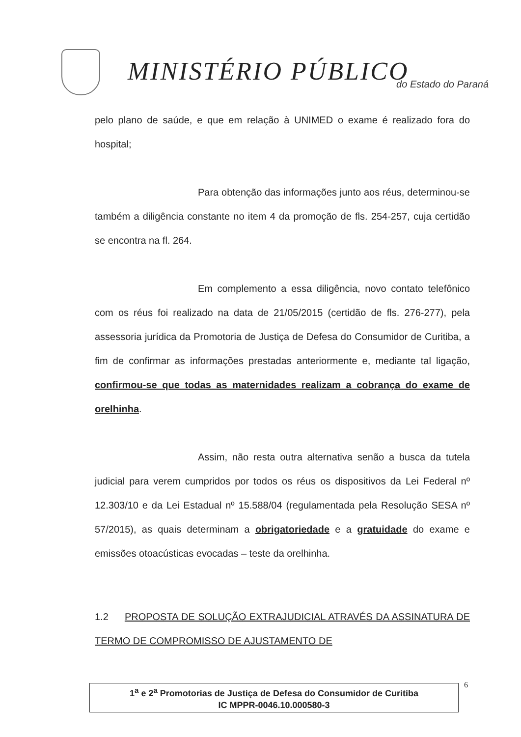MINISTÉRIO PÚBLICO do Estado do Paraná
pelo plano de saúde, e que em relação à UNIMED o exame é realizado fora do hospital;
Para obtenção das informações junto aos réus, determinou-se também a diligência constante no item 4 da promoção de fls. 254-257, cuja certidão se encontra na fl. 264.
Em complemento a essa diligência, novo contato telefônico com os réus foi realizado na data de 21/05/2015 (certidão de fls. 276-277), pela assessoria jurídica da Promotoria de Justiça de Defesa do Consumidor de Curitiba, a fim de confirmar as informações prestadas anteriormente e, mediante tal ligação, confirmou-se que todas as maternidades realizam a cobrança do exame de orelhinha.
Assim, não resta outra alternativa senão a busca da tutela judicial para verem cumpridos por todos os réus os dispositivos da Lei Federal nº 12.303/10 e da Lei Estadual nº 15.588/04 (regulamentada pela Resolução SESA nº 57/2015), as quais determinam a obrigatoriedade e a gratuidade do exame e emissões otoacústicas evocadas – teste da orelhinha.
1.2 PROPOSTA DE SOLUÇÃO EXTRAJUDICIAL ATRAVÉS DA ASSINATURA DE TERMO DE COMPROMISSO DE AJUSTAMENTO DE
1<sup>a</sup> e 2<sup>a</sup> Promotorias de Justiça de Defesa do Consumidor de Curitiba
IC MPPR-0046.10.000580-3
6